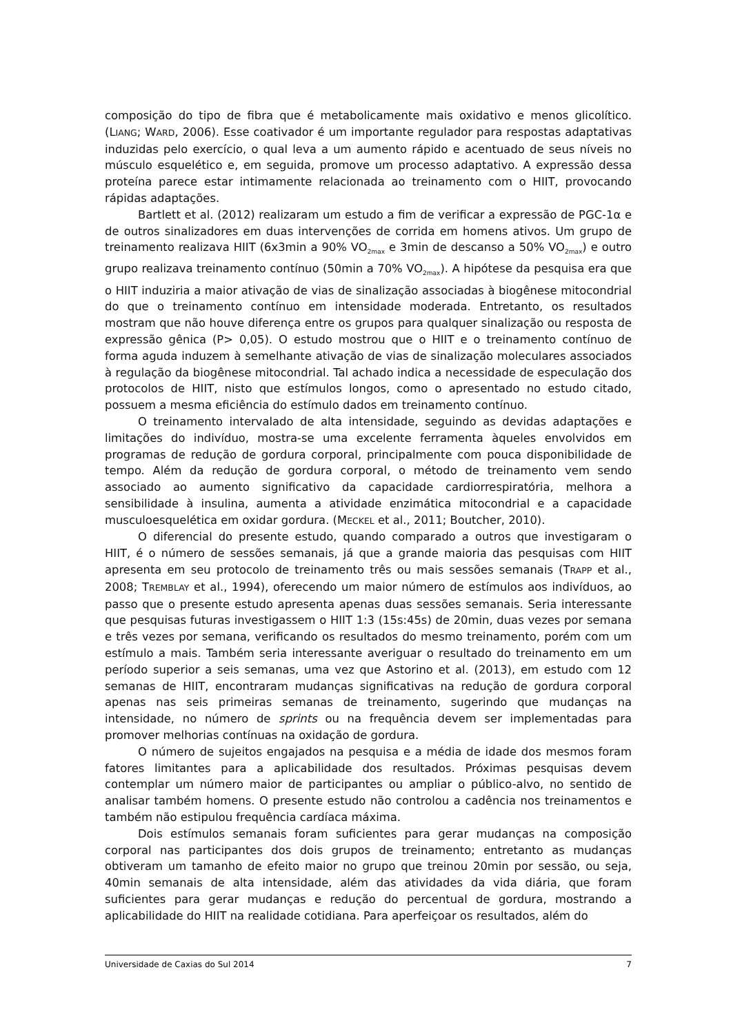composição do tipo de fibra que é metabolicamente mais oxidativo e menos glicolítico. (LIANG; WARD, 2006). Esse coativador é um importante regulador para respostas adaptativas induzidas pelo exercício, o qual leva a um aumento rápido e acentuado de seus níveis no músculo esquelético e, em seguida, promove um processo adaptativo. A expressão dessa proteína parece estar intimamente relacionada ao treinamento com o HIIT, provocando rápidas adaptações.
Bartlett et al. (2012) realizaram um estudo a fim de verificar a expressão de PGC-1α e de outros sinalizadores em duas intervenções de corrida em homens ativos. Um grupo de treinamento realizava HIIT (6x3min a 90% VO<sub>2max</sub> e 3min de descanso a 50% VO<sub>2max</sub>) e outro grupo realizava treinamento contínuo (50min a 70% VO<sub>2max</sub>). A hipótese da pesquisa era que o HIIT induziria a maior ativação de vias de sinalização associadas à biogênese mitocondrial do que o treinamento contínuo em intensidade moderada. Entretanto, os resultados mostram que não houve diferença entre os grupos para qualquer sinalização ou resposta de expressão gênica (P> 0,05). O estudo mostrou que o HIIT e o treinamento contínuo de forma aguda induzem à semelhante ativação de vias de sinalização moleculares associados à regulação da biogênese mitocondrial. Tal achado indica a necessidade de especulação dos protocolos de HIIT, nisto que estímulos longos, como o apresentado no estudo citado, possuem a mesma eficiência do estímulo dados em treinamento contínuo.
O treinamento intervalado de alta intensidade, seguindo as devidas adaptações e limitações do indivíduo, mostra-se uma excelente ferramenta àqueles envolvidos em programas de redução de gordura corporal, principalmente com pouca disponibilidade de tempo. Além da redução de gordura corporal, o método de treinamento vem sendo associado ao aumento significativo da capacidade cardiorrespiratória, melhora a sensibilidade à insulina, aumenta a atividade enzimática mitocondrial e a capacidade musculoesquelética em oxidar gordura. (MECKEL et al., 2011; Boutcher, 2010).
O diferencial do presente estudo, quando comparado a outros que investigaram o HIIT, é o número de sessões semanais, já que a grande maioria das pesquisas com HIIT apresenta em seu protocolo de treinamento três ou mais sessões semanais (TRAPP et al., 2008; TREMBLAY et al., 1994), oferecendo um maior número de estímulos aos indivíduos, ao passo que o presente estudo apresenta apenas duas sessões semanais. Seria interessante que pesquisas futuras investigassem o HIIT 1:3 (15s:45s) de 20min, duas vezes por semana e três vezes por semana, verificando os resultados do mesmo treinamento, porém com um estímulo a mais. Também seria interessante averiguar o resultado do treinamento em um período superior a seis semanas, uma vez que Astorino et al. (2013), em estudo com 12 semanas de HIIT, encontraram mudanças significativas na redução de gordura corporal apenas nas seis primeiras semanas de treinamento, sugerindo que mudanças na intensidade, no número de sprints ou na frequência devem ser implementadas para promover melhorias contínuas na oxidação de gordura.
O número de sujeitos engajados na pesquisa e a média de idade dos mesmos foram fatores limitantes para a aplicabilidade dos resultados. Próximas pesquisas devem contemplar um número maior de participantes ou ampliar o público-alvo, no sentido de analisar também homens. O presente estudo não controlou a cadência nos treinamentos e também não estipulou frequência cardíaca máxima.
Dois estímulos semanais foram suficientes para gerar mudanças na composição corporal nas participantes dos dois grupos de treinamento; entretanto as mudanças obtiveram um tamanho de efeito maior no grupo que treinou 20min por sessão, ou seja, 40min semanais de alta intensidade, além das atividades da vida diária, que foram suficientes para gerar mudanças e redução do percentual de gordura, mostrando a aplicabilidade do HIIT na realidade cotidiana. Para aperfeiçoar os resultados, além do
Universidade de Caxias do Sul 2014 7